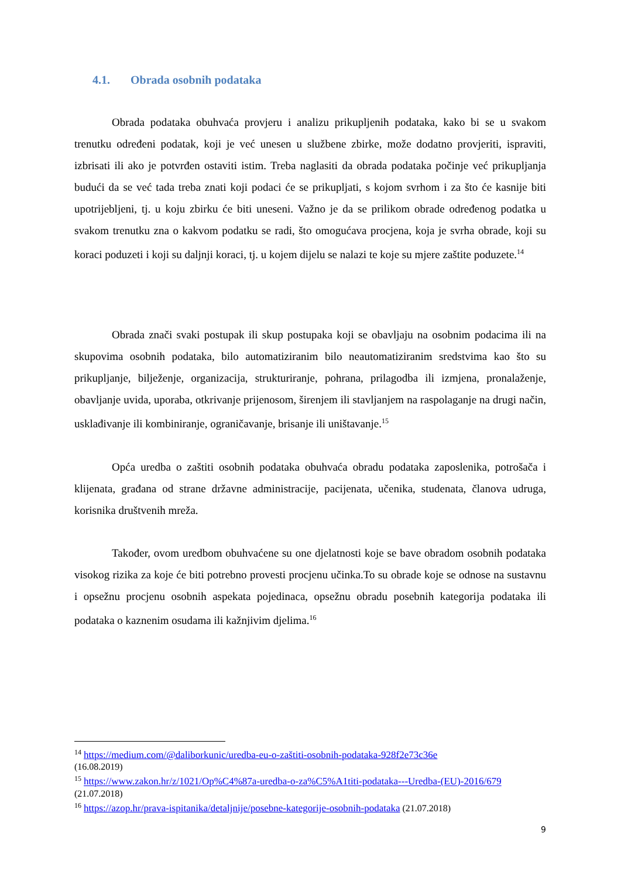4.1. Obrada osobnih podataka
Obrada podataka obuhvaća provjeru i analizu prikupljenih podataka, kako bi se u svakom trenutku određeni podatak, koji je već unesen u službene zbirke, može dodatno provjeriti, ispraviti, izbrisati ili ako je potvrđen ostaviti istim. Treba naglasiti da obrada podataka počinje već prikupljanja budući da se već tada treba znati koji podaci će se prikupljati, s kojom svrhom i za što će kasnije biti upotrijebljeni, tj. u koju zbirku će biti uneseni. Važno je da se prilikom obrade određenog podatka u svakom trenutku zna o kakvom podatku se radi, što omogućava procjena, koja je svrha obrade, koji su koraci poduzeti i koji su daljnji koraci, tj. u kojem dijelu se nalazi te koje su mjere zaštite poduzete.<sup>14</sup>
Obrada znači svaki postupak ili skup postupaka koji se obavljaju na osobnim podacima ili na skupovima osobnih podataka, bilo automatiziranim bilo neautomatiziranim sredstvima kao što su prikupljanje, bilježenje, organizacija, strukturiranje, pohrana, prilagodba ili izmjena, pronalaženje, obavljanje uvida, uporaba, otkrivanje prijenosom, širenjem ili stavljanjem na raspolaganje na drugi način, usklađivanje ili kombiniranje, ograničavanje, brisanje ili uništavanje.<sup>15</sup>
Opća uredba o zaštiti osobnih podataka obuhvaća obradu podataka zaposlenika, potrošača i klijenata, građana od strane državne administracije, pacijenata, učenika, studenata, članova udruga, korisnika društvenih mreža.
Također, ovom uredbom obuhvaćene su one djelatnosti koje se bave obradom osobnih podataka visokog rizika za koje će biti potrebno provesti procjenu učinka.To su obrade koje se odnose na sustavnu i opsežnu procjenu osobnih aspekata pojedinaca, opsežnu obradu posebnih kategorija podataka ili podataka o kaznenim osudama ili kažnjivim djelima.<sup>16</sup>
<sup>14</sup> https://medium.com/@daliborkunic/uredba-eu-o-zaštiti-osobnih-podataka-928f2e73c36e
(16.08.2019)
<sup>15</sup> https://www.zakon.hr/z/1021/Op%C4%87a-uredba-o-za%C5%A1titi-podataka---Uredba-(EU)-2016/679
(21.07.2018)
<sup>16</sup> https://azop.hr/prava-ispitanika/detaljnije/posebne-kategorije-osobnih-podataka (21.07.2018)
9